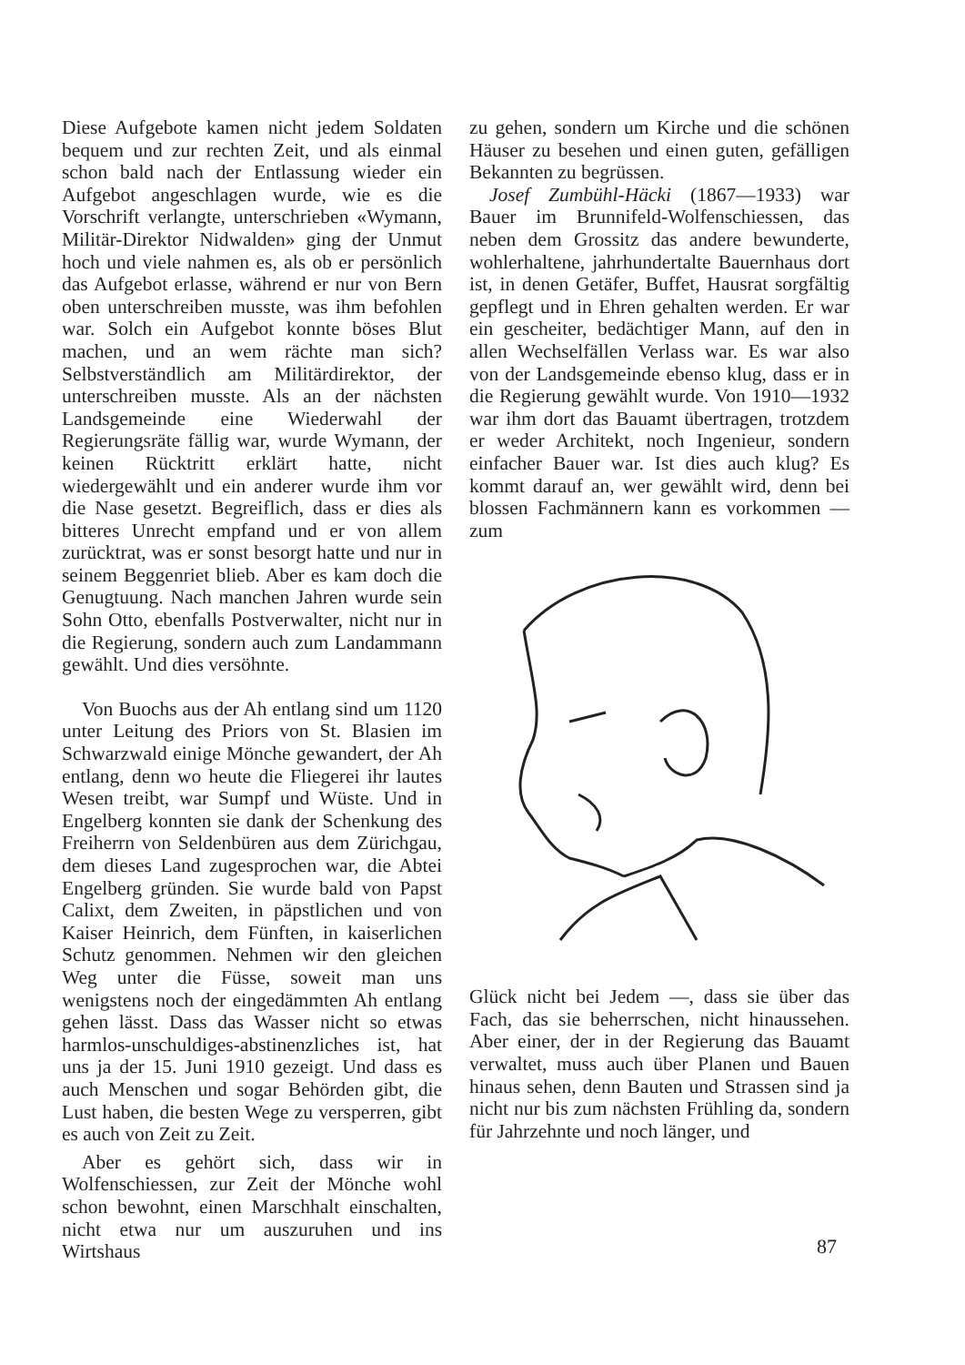Diese Aufgebote kamen nicht jedem Soldaten bequem und zur rechten Zeit, und als einmal schon bald nach der Entlassung wieder ein Aufgebot angeschlagen wurde, wie es die Vorschrift verlangte, unterschrieben «Wymann, Militär-Direktor Nidwalden» ging der Unmut hoch und viele nahmen es, als ob er persönlich das Aufgebot erlasse, während er nur von Bern oben unterschreiben musste, was ihm befohlen war. Solch ein Aufgebot konnte böses Blut machen, und an wem rächte man sich? Selbstverständlich am Militärdirektor, der unterschreiben musste. Als an der nächsten Landsgemeinde eine Wiederwahl der Regierungsräte fällig war, wurde Wymann, der keinen Rücktritt erklärt hatte, nicht wiedergewählt und ein anderer wurde ihm vor die Nase gesetzt. Begreiflich, dass er dies als bitteres Unrecht empfand und er von allem zurücktrat, was er sonst besorgt hatte und nur in seinem Beggenriet blieb. Aber es kam doch die Genugtuung. Nach manchen Jahren wurde sein Sohn Otto, ebenfalls Postverwalter, nicht nur in die Regierung, sondern auch zum Landammann gewählt. Und dies versöhnte.
Von Buochs aus der Ah entlang sind um 1120 unter Leitung des Priors von St. Blasien im Schwarzwald einige Mönche gewandert, der Ah entlang, denn wo heute die Fliegerei ihr lautes Wesen treibt, war Sumpf und Wüste. Und in Engelberg konnten sie dank der Schenkung des Freiherrn von Seldenbüren aus dem Zürichgau, dem dieses Land zugesprochen war, die Abtei Engelberg gründen. Sie wurde bald von Papst Calixt, dem Zweiten, in päpstlichen und von Kaiser Heinrich, dem Fünften, in kaiserlichen Schutz genommen. Nehmen wir den gleichen Weg unter die Füsse, soweit man uns wenigstens noch der eingedämmten Ah entlang gehen lässt. Dass das Wasser nicht so etwas harmlos-unschuldiges-abstinenzliches ist, hat uns ja der 15. Juni 1910 gezeigt. Und dass es auch Menschen und sogar Behörden gibt, die Lust haben, die besten Wege zu versperren, gibt es auch von Zeit zu Zeit.
Aber es gehört sich, dass wir in Wolfenschiessen, zur Zeit der Mönche wohl schon bewohnt, einen Marschhalt einschalten, nicht etwa nur um auszuruhen und ins Wirtshaus
zu gehen, sondern um Kirche und die schönen Häuser zu besehen und einen guten, gefälligen Bekannten zu begrüssen.
Josef Zumbühl-Häcki (1867—1933) war Bauer im Brunnifeld-Wolfenschiessen, das neben dem Grossitz das andere bewunderte, wohlerhaltene, jahrhundertalte Bauernhaus dort ist, in denen Getäfer, Buffet, Hausrat sorgfältig gepflegt und in Ehren gehalten werden. Er war ein gescheiter, bedächtiger Mann, auf den in allen Wechselfällen Verlass war. Es war also von der Landsgemeinde ebenso klug, dass er in die Regierung gewählt wurde. Von 1910—1932 war ihm dort das Bauamt übertragen, trotzdem er weder Architekt, noch Ingenieur, sondern einfacher Bauer war. Ist dies auch klug? Es kommt darauf an, wer gewählt wird, denn bei blossen Fachmännern kann es vorkommen — zum
Glück nicht bei Jedem —, dass sie über das Fach, das sie beherrschen, nicht hinaussehen. Aber einer, der in der Regierung das Bauamt verwaltet, muss auch über Planen und Bauen hinaus sehen, denn Bauten und Strassen sind ja nicht nur bis zum nächsten Frühling da, sondern für Jahrzehnte und noch länger, und
87